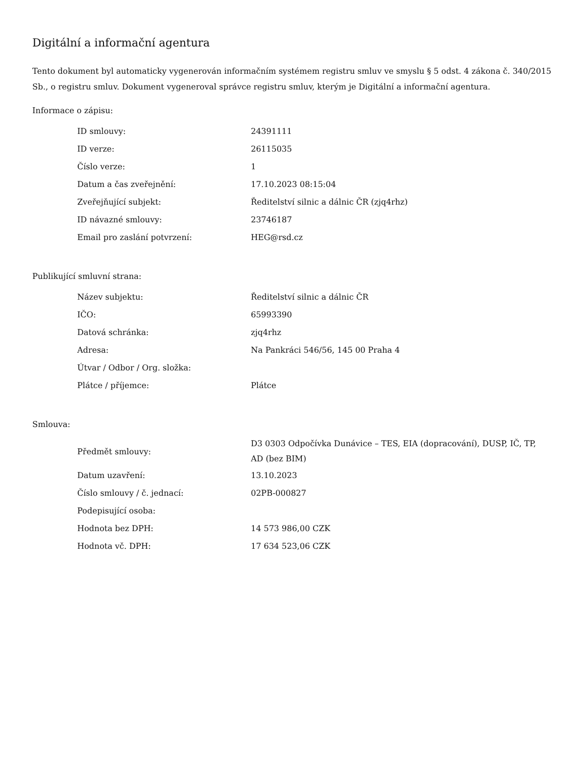Digitální a informační agentura
Tento dokument byl automaticky vygenerován informačním systémem registru smluv ve smyslu § 5 odst. 4 zákona č. 340/2015 Sb., o registru smluv. Dokument vygeneroval správce registru smluv, kterým je Digitální a informační agentura.
Informace o zápisu:
| ID smlouvy: | 24391111 |
| ID verze: | 26115035 |
| Číslo verze: | 1 |
| Datum a čas zveřejnění: | 17.10.2023 08:15:04 |
| Zveřejňující subjekt: | Ředitelství silnic a dálnic ČR (zjq4rhz) |
| ID návazné smlouvy: | 23746187 |
| Email pro zaslání potvrzení: | HEG@rsd.cz |
Publikující smluvní strana:
| Název subjektu: | Ředitelství silnic a dálnic ČR |
| IČO: | 65993390 |
| Datová schránka: | zjq4rhz |
| Adresa: | Na Pankráci 546/56, 145 00 Praha 4 |
| Útvar / Odbor / Org. složka: | |
| Plátce / příjemce: | Plátce |
Smlouva:
| Předmět smlouvy: | D3 0303 Odpočívka Dunávice – TES, EIA (dopracování), DUSP, IČ, TP, AD (bez BIM) |
| Datum uzavření: | 13.10.2023 |
| Číslo smlouvy / č. jednací: | 02PB-000827 |
| Podepisující osoba: | |
| Hodnota bez DPH: | 14 573 986,00 CZK |
| Hodnota vč. DPH: | 17 634 523,06 CZK |